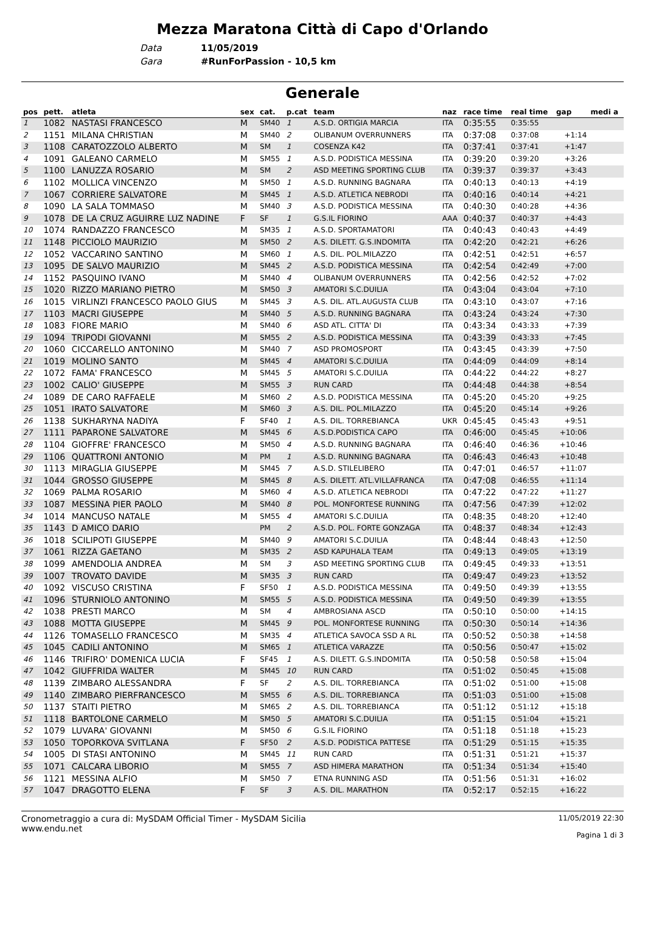Mezza Maratona Città di Capo d'Orlando
Data 11/05/2019
Gara #RunForPassion - 10,5 km
Generale
| pos | pett. | atleta | sex | cat. | p.cat | team | naz | race time | real time | gap | medi a |
| --- | --- | --- | --- | --- | --- | --- | --- | --- | --- | --- | --- |
| 1 | 1082 | NASTASI FRANCESCO | M | SM40 | 1 | A.S.D. ORTIGIA MARCIA | ITA | 0:35:55 | 0:35:55 | | |
| 2 | 1151 | MILANA CHRISTIAN | M | SM40 | 2 | OLIBANUM OVERRUNNERS | ITA | 0:37:08 | 0:37:08 | +1:14 | |
| 3 | 1108 | CARATOZZOLO ALBERTO | M | SM | 1 | COSENZA K42 | ITA | 0:37:41 | 0:37:41 | +1:47 | |
| 4 | 1091 | GALEANO CARMELO | M | SM55 | 1 | A.S.D. PODISTICA MESSINA | ITA | 0:39:20 | 0:39:20 | +3:26 | |
| 5 | 1100 | LANUZZA ROSARIO | M | SM | 2 | ASD MEETING SPORTING CLUB | ITA | 0:39:37 | 0:39:37 | +3:43 | |
| 6 | 1102 | MOLLICA VINCENZO | M | SM50 | 1 | A.S.D. RUNNING BAGNARA | ITA | 0:40:13 | 0:40:13 | +4:19 | |
| 7 | 1067 | CORRIERE SALVATORE | M | SM45 | 1 | A.S.D. ATLETICA NEBRODI | ITA | 0:40:16 | 0:40:14 | +4:21 | |
| 8 | 1090 | LA SALA TOMMASO | M | SM40 | 3 | A.S.D. PODISTICA MESSINA | ITA | 0:40:30 | 0:40:28 | +4:36 | |
| 9 | 1078 | DE LA CRUZ AGUIRRE LUZ NADINE | F | SF | 1 | G.S.IL FIORINO | AAA | 0:40:37 | 0:40:37 | +4:43 | |
| 10 | 1074 | RANDAZZO FRANCESCO | M | SM35 | 1 | A.S.D. SPORTAMATORI | ITA | 0:40:43 | 0:40:43 | +4:49 | |
| 11 | 1148 | PICCIOLO MAURIZIO | M | SM50 | 2 | A.S. DILETT. G.S.INDOMITA | ITA | 0:42:20 | 0:42:21 | +6:26 | |
| 12 | 1052 | VACCARINO SANTINO | M | SM60 | 1 | A.S. DIL. POL.MILAZZO | ITA | 0:42:51 | 0:42:51 | +6:57 | |
| 13 | 1095 | DE SALVO MAURIZIO | M | SM45 | 2 | A.S.D. PODISTICA MESSINA | ITA | 0:42:54 | 0:42:49 | +7:00 | |
| 14 | 1152 | PASQUINO IVANO | M | SM40 | 4 | OLIBANUM OVERRUNNERS | ITA | 0:42:56 | 0:42:52 | +7:02 | |
| 15 | 1020 | RIZZO MARIANO PIETRO | M | SM50 | 3 | AMATORI S.C.DUILIA | ITA | 0:43:04 | 0:43:04 | +7:10 | |
| 16 | 1015 | VIRLINZI FRANCESCO PAOLO GIUS | M | SM45 | 3 | A.S. DIL. ATL.AUGUSTA CLUB | ITA | 0:43:10 | 0:43:07 | +7:16 | |
| 17 | 1103 | MACRI GIUSEPPE | M | SM40 | 5 | A.S.D. RUNNING BAGNARA | ITA | 0:43:24 | 0:43:24 | +7:30 | |
| 18 | 1083 | FIORE MARIO | M | SM40 | 6 | ASD ATL. CITTA' DI | ITA | 0:43:34 | 0:43:33 | +7:39 | |
| 19 | 1094 | TRIPODI GIOVANNI | M | SM55 | 2 | A.S.D. PODISTICA MESSINA | ITA | 0:43:39 | 0:43:33 | +7:45 | |
| 20 | 1060 | CICCARELLO ANTONINO | M | SM40 | 7 | ASD PROMOSPORT | ITA | 0:43:45 | 0:43:39 | +7:50 | |
| 21 | 1019 | MOLINO SANTO | M | SM45 | 4 | AMATORI S.C.DUILIA | ITA | 0:44:09 | 0:44:09 | +8:14 | |
| 22 | 1072 | FAMA' FRANCESCO | M | SM45 | 5 | AMATORI S.C.DUILIA | ITA | 0:44:22 | 0:44:22 | +8:27 | |
| 23 | 1002 | CALIO' GIUSEPPE | M | SM55 | 3 | RUN CARD | ITA | 0:44:48 | 0:44:38 | +8:54 | |
| 24 | 1089 | DE CARO RAFFAELE | M | SM60 | 2 | A.S.D. PODISTICA MESSINA | ITA | 0:45:20 | 0:45:20 | +9:25 | |
| 25 | 1051 | IRATO SALVATORE | M | SM60 | 3 | A.S. DIL. POL.MILAZZO | ITA | 0:45:20 | 0:45:14 | +9:26 | |
| 26 | 1138 | SUKHARYNA NADIYA | F | SF40 | 1 | A.S. DIL. TORREBIANCA | UKR | 0:45:45 | 0:45:43 | +9:51 | |
| 27 | 1111 | PAPARONE SALVATORE | M | SM45 | 6 | A.S.D.PODISTICA CAPO | ITA | 0:46:00 | 0:45:45 | +10:06 | |
| 28 | 1104 | GIOFFRE' FRANCESCO | M | SM50 | 4 | A.S.D. RUNNING BAGNARA | ITA | 0:46:40 | 0:46:36 | +10:46 | |
| 29 | 1106 | QUATTRONI ANTONIO | M | PM | 1 | A.S.D. RUNNING BAGNARA | ITA | 0:46:43 | 0:46:43 | +10:48 | |
| 30 | 1113 | MIRAGLIA GIUSEPPE | M | SM45 | 7 | A.S.D. STILELIBERO | ITA | 0:47:01 | 0:46:57 | +11:07 | |
| 31 | 1044 | GROSSO GIUSEPPE | M | SM45 | 8 | A.S. DILETT. ATL.VILLAFRANCA | ITA | 0:47:08 | 0:46:55 | +11:14 | |
| 32 | 1069 | PALMA ROSARIO | M | SM60 | 4 | A.S.D. ATLETICA NEBRODI | ITA | 0:47:22 | 0:47:22 | +11:27 | |
| 33 | 1087 | MESSINA PIER PAOLO | M | SM40 | 8 | POL. MONFORTESE RUNNING | ITA | 0:47:56 | 0:47:39 | +12:02 | |
| 34 | 1014 | MANCUSO NATALE | M | SM55 | 4 | AMATORI S.C.DUILIA | ITA | 0:48:35 | 0:48:20 | +12:40 | |
| 35 | 1143 | D AMICO DARIO | | PM | 2 | A.S.D. POL. FORTE GONZAGA | ITA | 0:48:37 | 0:48:34 | +12:43 | |
| 36 | 1018 | SCILIPOTI GIUSEPPE | M | SM40 | 9 | AMATORI S.C.DUILIA | ITA | 0:48:44 | 0:48:43 | +12:50 | |
| 37 | 1061 | RIZZA GAETANO | M | SM35 | 2 | ASD KAPUHALA TEAM | ITA | 0:49:13 | 0:49:05 | +13:19 | |
| 38 | 1099 | AMENDOLIA ANDREA | M | SM | 3 | ASD MEETING SPORTING CLUB | ITA | 0:49:45 | 0:49:33 | +13:51 | |
| 39 | 1007 | TROVATO DAVIDE | M | SM35 | 3 | RUN CARD | ITA | 0:49:47 | 0:49:23 | +13:52 | |
| 40 | 1092 | VISCUSO CRISTINA | F | SF50 | 1 | A.S.D. PODISTICA MESSINA | ITA | 0:49:50 | 0:49:39 | +13:55 | |
| 41 | 1096 | STURNIOLO ANTONINO | M | SM55 | 5 | A.S.D. PODISTICA MESSINA | ITA | 0:49:50 | 0:49:39 | +13:55 | |
| 42 | 1038 | PRESTI MARCO | M | SM | 4 | AMBROSIANA ASCD | ITA | 0:50:10 | 0:50:00 | +14:15 | |
| 43 | 1088 | MOTTA GIUSEPPE | M | SM45 | 9 | POL. MONFORTESE RUNNING | ITA | 0:50:30 | 0:50:14 | +14:36 | |
| 44 | 1126 | TOMASELLO FRANCESCO | M | SM35 | 4 | ATLETICA SAVOCA SSD A RL | ITA | 0:50:52 | 0:50:38 | +14:58 | |
| 45 | 1045 | CADILI ANTONINO | M | SM65 | 1 | ATLETICA VARAZZE | ITA | 0:50:56 | 0:50:47 | +15:02 | |
| 46 | 1146 | TRIFIRO' DOMENICA LUCIA | F | SF45 | 1 | A.S. DILETT. G.S.INDOMITA | ITA | 0:50:58 | 0:50:58 | +15:04 | |
| 47 | 1042 | GIUFFRIDA WALTER | M | SM45 | 10 | RUN CARD | ITA | 0:51:02 | 0:50:45 | +15:08 | |
| 48 | 1139 | ZIMBARO ALESSANDRA | F | SF | 2 | A.S. DIL. TORREBIANCA | ITA | 0:51:02 | 0:51:00 | +15:08 | |
| 49 | 1140 | ZIMBARO PIERFRANCESCO | M | SM55 | 6 | A.S. DIL. TORREBIANCA | ITA | 0:51:03 | 0:51:00 | +15:08 | |
| 50 | 1137 | STAITI PIETRO | M | SM65 | 2 | A.S. DIL. TORREBIANCA | ITA | 0:51:12 | 0:51:12 | +15:18 | |
| 51 | 1118 | BARTOLONE CARMELO | M | SM50 | 5 | AMATORI S.C.DUILIA | ITA | 0:51:15 | 0:51:04 | +15:21 | |
| 52 | 1079 | LUVARA' GIOVANNI | M | SM50 | 6 | G.S.IL FIORINO | ITA | 0:51:18 | 0:51:18 | +15:23 | |
| 53 | 1050 | TOPORKOVA SVITLANA | F | SF50 | 2 | A.S.D. PODISTICA PATTESE | ITA | 0:51:29 | 0:51:15 | +15:35 | |
| 54 | 1005 | DI STASI ANTONINO | M | SM45 | 11 | RUN CARD | ITA | 0:51:31 | 0:51:21 | +15:37 | |
| 55 | 1071 | CALCARA LIBORIO | M | SM55 | 7 | ASD HIMERA MARATHON | ITA | 0:51:34 | 0:51:34 | +15:40 | |
| 56 | 1121 | MESSINA ALFIO | M | SM50 | 7 | ETNA RUNNING ASD | ITA | 0:51:56 | 0:51:31 | +16:02 | |
| 57 | 1047 | DRAGOTTO ELENA | F | SF | 3 | A.S. DIL. MARATHON | ITA | 0:52:17 | 0:52:15 | +16:22 | |
Cronometraggio a cura di: MySDAM Official Timer - MySDAM Sicilia
www.endu.net
11/05/2019 22:30
Pagina 1 di 3